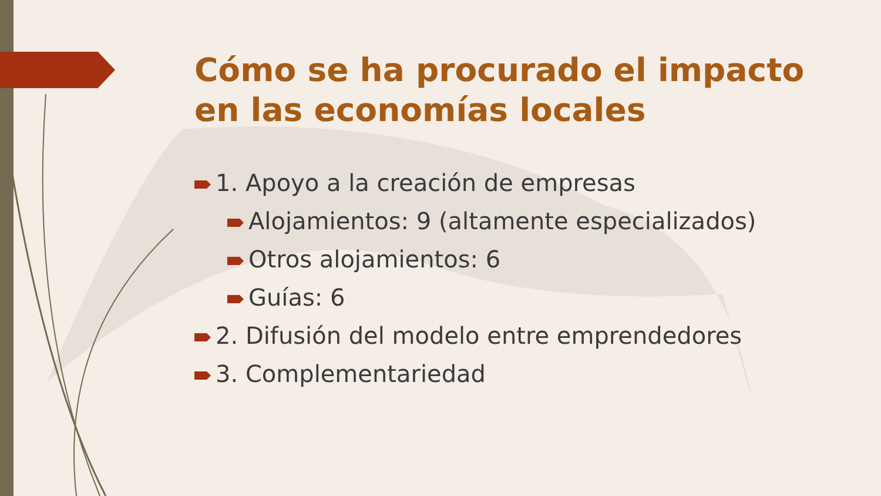Cómo se ha procurado el impacto en las economías locales
1. Apoyo a la creación de empresas
Alojamientos: 9 (altamente especializados)
Otros alojamientos: 6
Guías: 6
2. Difusión del modelo entre emprendedores
3. Complementariedad